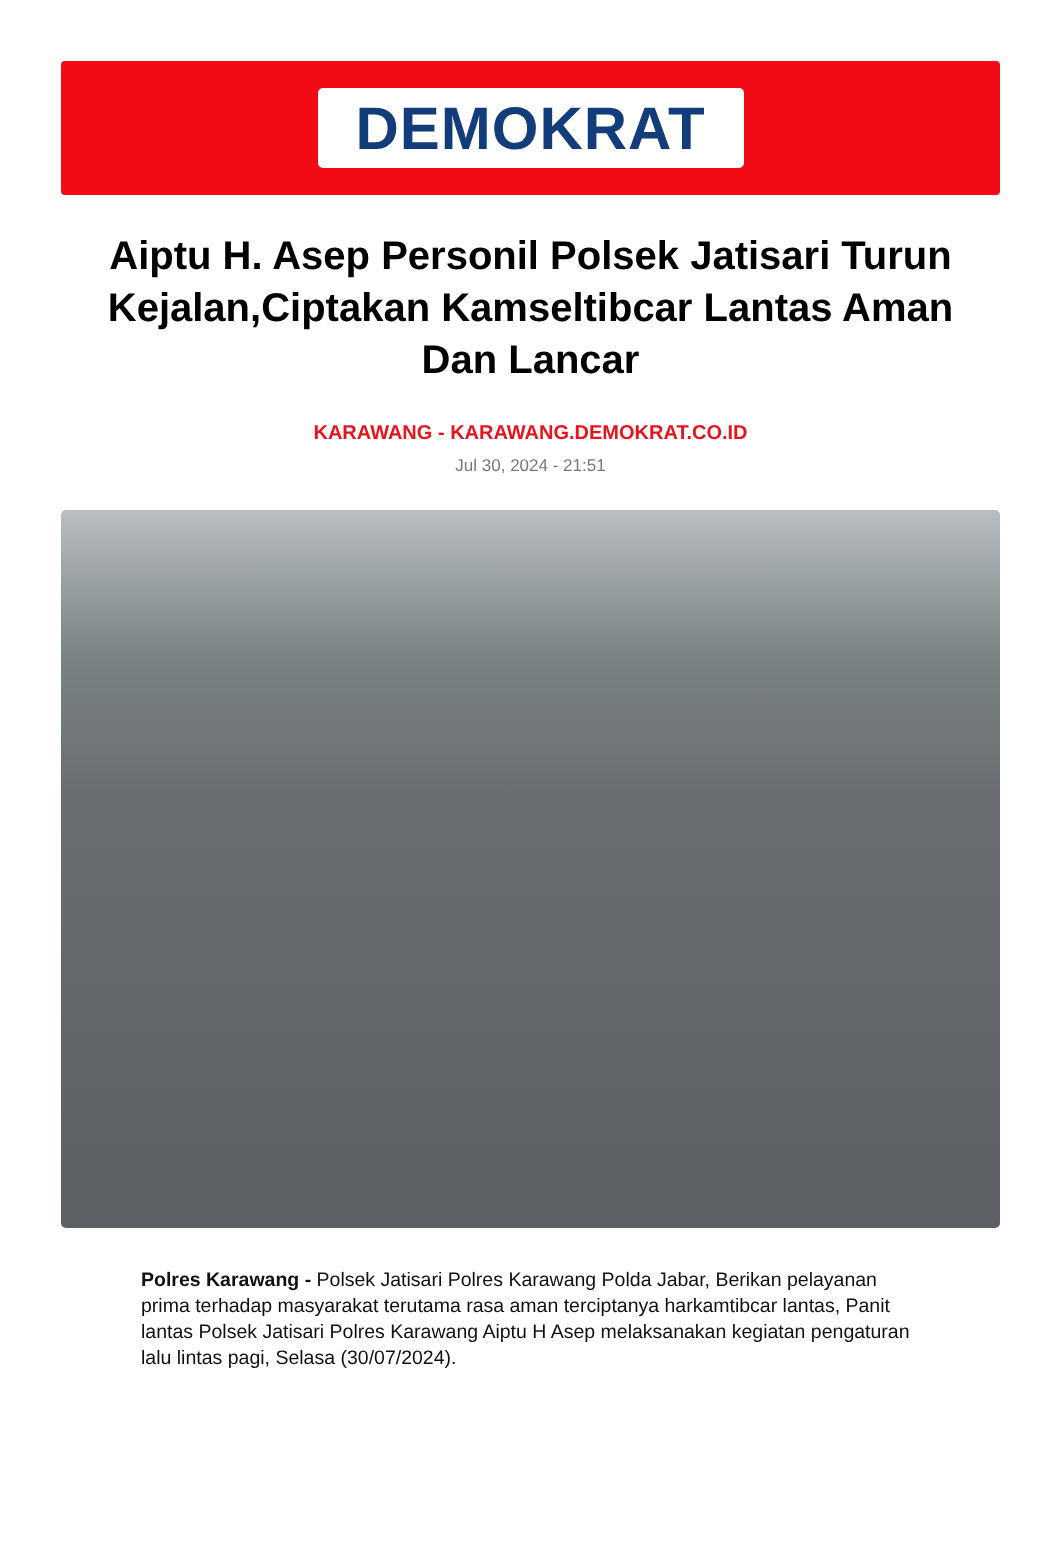DEMOKRAT
Aiptu H. Asep Personil Polsek Jatisari Turun Kejalan,Ciptakan Kamseltibcar Lantas Aman Dan Lancar
KARAWANG - KARAWANG.DEMOKRAT.CO.ID
Jul 30, 2024 - 21:51
Polres Karawang - Polsek Jatisari Polres Karawang Polda Jabar, Berikan pelayanan prima terhadap masyarakat terutama rasa aman terciptanya harkamtibcar lantas, Panit lantas Polsek Jatisari Polres Karawang Aiptu H Asep melaksanakan kegiatan pengaturan lalu lintas pagi, Selasa (30/07/2024).